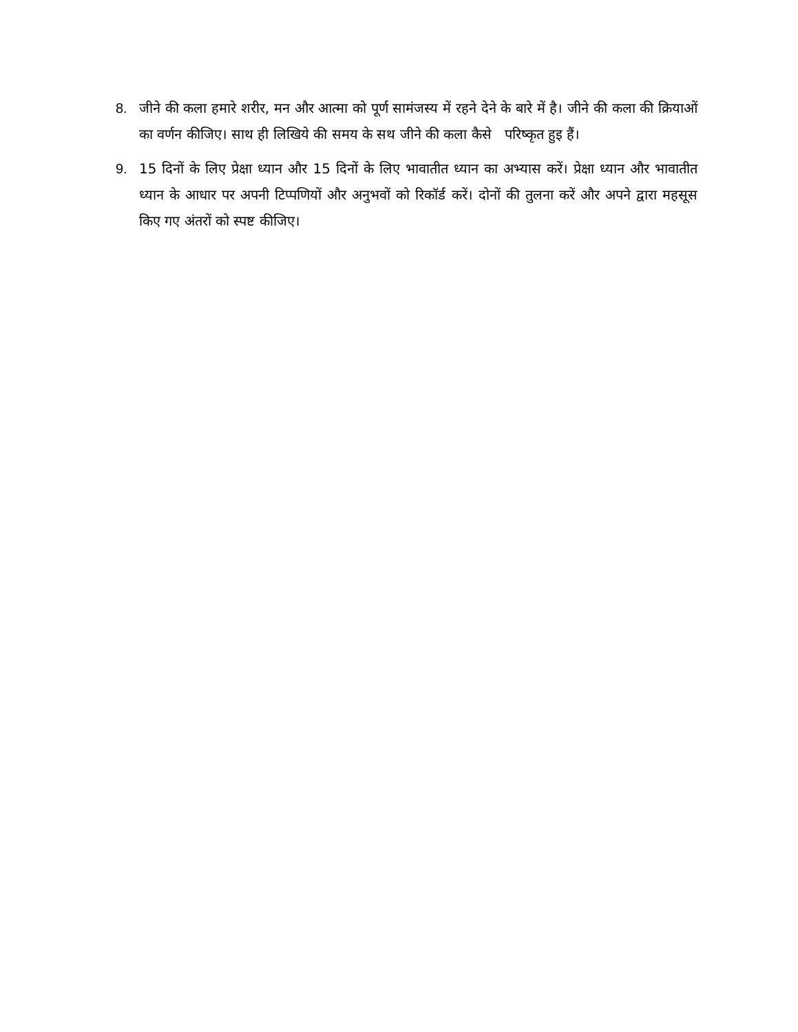8. जीने की कला हमारे शरीर, मन और आत्मा को पूर्ण सामंजस्य में रहने देने के बारे में है। जीने की कला की क्रियाओं का वर्णन कीजिए। साथ ही लिखिये की समय के सथ जीने की कला कैसे परिष्कृत हुइ हैं।
9. 15 दिनों के लिए प्रेक्षा ध्यान और 15 दिनों के लिए भावातीत ध्यान का अभ्यास करें। प्रेक्षा ध्यान और भावातीत ध्यान के आधार पर अपनी टिप्पणियों और अनुभवों को रिकॉर्ड करें। दोनों की तुलना करें और अपने द्वारा महसूस किए गए अंतरों को स्पष्ट कीजिए।